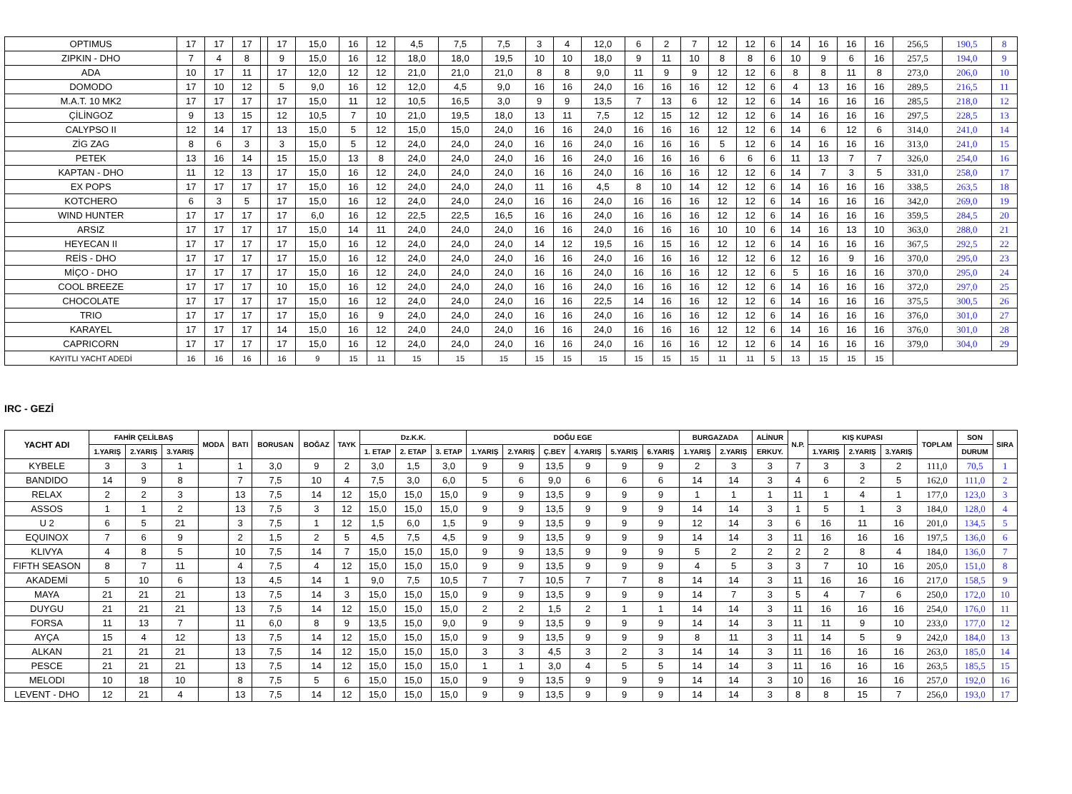| OPTIMUS | 17 | 17 | 17 | | 17 | 15,0 | 16 | 12 | 4,5 | 7,5 | 7,5 | 3 | 4 | 12,0 | 6 | 2 | 7 | 12 | 12 | 6 | 14 | 16 | 16 | 16 | 256,5 | 190,5 | 8 |
| ZIPKIN - DHO | 7 | 4 | 8 | | 9 | 15,0 | 16 | 12 | 18,0 | 18,0 | 19,5 | 10 | 10 | 18,0 | 9 | 11 | 10 | 8 | 8 | 6 | 10 | 9 | 6 | 16 | 257,5 | 194,0 | 9 |
| ADA | 10 | 17 | 11 | | 17 | 12,0 | 12 | 12 | 21,0 | 21,0 | 21,0 | 8 | 8 | 9,0 | 11 | 9 | 9 | 12 | 12 | 6 | 8 | 8 | 11 | 8 | 273,0 | 206,0 | 10 |
| DOMODO | 17 | 10 | 12 | | 5 | 9,0 | 16 | 12 | 12,0 | 4,5 | 9,0 | 16 | 16 | 24,0 | 16 | 16 | 16 | 12 | 12 | 6 | 4 | 13 | 16 | 16 | 289,5 | 216,5 | 11 |
| M.A.T. 10 MK2 | 17 | 17 | 17 | | 17 | 15,0 | 11 | 12 | 10,5 | 16,5 | 3,0 | 9 | 9 | 13,5 | 7 | 13 | 6 | 12 | 12 | 6 | 14 | 16 | 16 | 16 | 285,5 | 218,0 | 12 |
| ÇİLİNGOZ | 9 | 13 | 15 | | 12 | 10,5 | 7 | 10 | 21,0 | 19,5 | 18,0 | 13 | 11 | 7,5 | 12 | 15 | 12 | 12 | 12 | 6 | 14 | 16 | 16 | 16 | 297,5 | 228,5 | 13 |
| CALYPSO II | 12 | 14 | 17 | | 13 | 15,0 | 5 | 12 | 15,0 | 15,0 | 24,0 | 16 | 16 | 24,0 | 16 | 16 | 16 | 12 | 12 | 6 | 14 | 6 | 12 | 6 | 314,0 | 241,0 | 14 |
| ZİG ZAG | 8 | 6 | 3 | | 3 | 15,0 | 5 | 12 | 24,0 | 24,0 | 24,0 | 16 | 16 | 24,0 | 16 | 16 | 16 | 5 | 12 | 6 | 14 | 16 | 16 | 16 | 313,0 | 241,0 | 15 |
| PETEK | 13 | 16 | 14 | | 15 | 15,0 | 13 | 8 | 24,0 | 24,0 | 24,0 | 16 | 16 | 24,0 | 16 | 16 | 16 | 6 | 6 | 6 | 11 | 13 | 7 | 7 | 326,0 | 254,0 | 16 |
| KAPTAN - DHO | 11 | 12 | 13 | | 17 | 15,0 | 16 | 12 | 24,0 | 24,0 | 24,0 | 16 | 16 | 24,0 | 16 | 16 | 16 | 12 | 12 | 6 | 14 | 7 | 3 | 5 | 331,0 | 258,0 | 17 |
| EX POPS | 17 | 17 | 17 | | 17 | 15,0 | 16 | 12 | 24,0 | 24,0 | 24,0 | 11 | 16 | 4,5 | 8 | 10 | 14 | 12 | 12 | 6 | 14 | 16 | 16 | 16 | 338,5 | 263,5 | 18 |
| KOTCHERO | 6 | 3 | 5 | | 17 | 15,0 | 16 | 12 | 24,0 | 24,0 | 24,0 | 16 | 16 | 24,0 | 16 | 16 | 16 | 12 | 12 | 6 | 14 | 16 | 16 | 16 | 342,0 | 269,0 | 19 |
| WIND HUNTER | 17 | 17 | 17 | | 17 | 6,0 | 16 | 12 | 22,5 | 22,5 | 16,5 | 16 | 16 | 24,0 | 16 | 16 | 16 | 12 | 12 | 6 | 14 | 16 | 16 | 16 | 359,5 | 284,5 | 20 |
| ARSIZ | 17 | 17 | 17 | | 17 | 15,0 | 14 | 11 | 24,0 | 24,0 | 24,0 | 16 | 16 | 24,0 | 16 | 16 | 16 | 10 | 10 | 6 | 14 | 16 | 13 | 10 | 363,0 | 288,0 | 21 |
| HEYECAN II | 17 | 17 | 17 | | 17 | 15,0 | 16 | 12 | 24,0 | 24,0 | 24,0 | 14 | 12 | 19,5 | 16 | 15 | 16 | 12 | 12 | 6 | 14 | 16 | 16 | 16 | 367,5 | 292,5 | 22 |
| REİS - DHO | 17 | 17 | 17 | | 17 | 15,0 | 16 | 12 | 24,0 | 24,0 | 24,0 | 16 | 16 | 24,0 | 16 | 16 | 16 | 12 | 12 | 6 | 12 | 16 | 9 | 16 | 370,0 | 295,0 | 23 |
| MİÇO - DHO | 17 | 17 | 17 | | 17 | 15,0 | 16 | 12 | 24,0 | 24,0 | 24,0 | 16 | 16 | 24,0 | 16 | 16 | 16 | 12 | 12 | 6 | 5 | 16 | 16 | 16 | 370,0 | 295,0 | 24 |
| COOL BREEZE | 17 | 17 | 17 | | 10 | 15,0 | 16 | 12 | 24,0 | 24,0 | 24,0 | 16 | 16 | 24,0 | 16 | 16 | 16 | 12 | 12 | 6 | 14 | 16 | 16 | 16 | 372,0 | 297,0 | 25 |
| CHOCOLATE | 17 | 17 | 17 | | 17 | 15,0 | 16 | 12 | 24,0 | 24,0 | 24,0 | 16 | 16 | 22,5 | 14 | 16 | 16 | 12 | 12 | 6 | 14 | 16 | 16 | 16 | 375,5 | 300,5 | 26 |
| TRIO | 17 | 17 | 17 | | 17 | 15,0 | 16 | 9 | 24,0 | 24,0 | 24,0 | 16 | 16 | 24,0 | 16 | 16 | 16 | 12 | 12 | 6 | 14 | 16 | 16 | 16 | 376,0 | 301,0 | 27 |
| KARAYEL | 17 | 17 | 17 | | 14 | 15,0 | 16 | 12 | 24,0 | 24,0 | 24,0 | 16 | 16 | 24,0 | 16 | 16 | 16 | 12 | 12 | 6 | 14 | 16 | 16 | 16 | 376,0 | 301,0 | 28 |
| CAPRICORN | 17 | 17 | 17 | | 17 | 15,0 | 16 | 12 | 24,0 | 24,0 | 24,0 | 16 | 16 | 24,0 | 16 | 16 | 16 | 12 | 12 | 6 | 14 | 16 | 16 | 16 | 379,0 | 304,0 | 29 |
| KAYITLI YACHT ADEDİ | 16 | 16 | 16 | | 16 | 9 | 15 | 11 | 15 | 15 | 15 | 15 | 15 | 15 | 15 | 15 | 15 | 11 | 11 | 5 | 13 | 15 | 15 | 15 | | | |
IRC - GEZİ
| YACHT ADI | FAHİR ÇELİLBAŞ | | | MODA | BATI | BORUSAN | BOĞAZ | TAYK | Dz.K.K. | | | DOĞU EGE | | | | | | BURGAZADA | | ALİNUR | N.P. | KIŞ KUPASI | | | TOPLAM | SON | SIRA |
| --- | --- | --- | --- | --- | --- | --- | --- | --- | --- | --- | --- | --- | --- | --- | --- | --- | --- | --- | --- | --- | --- | --- | --- | --- | --- | --- | --- |
| | 1.YARIŞ | 2.YARIŞ | 3.YARIŞ | | | | | | 1. ETAP | 2. ETAP | 3. ETAP | 1.YARIŞ | 2.YARIŞ | Ç.BEY | 4.YARIŞ | 5.YARIŞ | 6.YARIŞ | 1.YARIŞ | 2.YARIŞ | ERKUY. | | 1.YARIŞ | 2.YARIŞ | 3.YARIŞ | | DURUM | |
| KYBELE | 3 | 3 | 1 | | 1 | 3,0 | 9 | 2 | 3,0 | 1,5 | 3,0 | 9 | 9 | 13,5 | 9 | 9 | 9 | 2 | 3 | 3 | 7 | 3 | 3 | 2 | 111,0 | 70,5 | 1 |
| BANDIDO | 14 | 9 | 8 | | 7 | 7,5 | 10 | 4 | 7,5 | 3,0 | 6,0 | 5 | 6 | 9,0 | 6 | 6 | 6 | 14 | 14 | 3 | 4 | 6 | 2 | 5 | 162,0 | 111,0 | 2 |
| RELAX | 2 | 2 | 3 | | 13 | 7,5 | 14 | 12 | 15,0 | 15,0 | 15,0 | 9 | 9 | 13,5 | 9 | 9 | 9 | 1 | 1 | 1 | 11 | 1 | 4 | 1 | 177,0 | 123,0 | 3 |
| ASSOS | 1 | 1 | 2 | | 13 | 7,5 | 3 | 12 | 15,0 | 15,0 | 15,0 | 9 | 9 | 13,5 | 9 | 9 | 9 | 14 | 14 | 3 | 1 | 5 | 1 | 3 | 184,0 | 128,0 | 4 |
| U 2 | 6 | 5 | 21 | | 3 | 7,5 | 1 | 12 | 1,5 | 6,0 | 1,5 | 9 | 9 | 13,5 | 9 | 9 | 9 | 12 | 14 | 3 | 6 | 16 | 11 | 16 | 201,0 | 134,5 | 5 |
| EQUINOX | 7 | 6 | 9 | | 2 | 1,5 | 2 | 5 | 4,5 | 7,5 | 4,5 | 9 | 9 | 13,5 | 9 | 9 | 9 | 14 | 14 | 3 | 11 | 16 | 16 | 16 | 197,5 | 136,0 | 6 |
| KLIVYA | 4 | 8 | 5 | | 10 | 7,5 | 14 | 7 | 15,0 | 15,0 | 15,0 | 9 | 9 | 13,5 | 9 | 9 | 9 | 5 | 2 | 2 | 2 | 2 | 8 | 4 | 184,0 | 136,0 | 7 |
| FIFTH SEASON | 8 | 7 | 11 | | 4 | 7,5 | 4 | 12 | 15,0 | 15,0 | 15,0 | 9 | 9 | 13,5 | 9 | 9 | 9 | 4 | 5 | 3 | 3 | 7 | 10 | 16 | 205,0 | 151,0 | 8 |
| AKADEMİ | 5 | 10 | 6 | | 13 | 4,5 | 14 | 1 | 9,0 | 7,5 | 10,5 | 7 | 7 | 10,5 | 7 | 7 | 8 | 14 | 14 | 3 | 11 | 16 | 16 | 16 | 217,0 | 158,5 | 9 |
| MAYA | 21 | 21 | 21 | | 13 | 7,5 | 14 | 3 | 15,0 | 15,0 | 15,0 | 9 | 9 | 13,5 | 9 | 9 | 9 | 14 | 7 | 3 | 5 | 4 | 7 | 6 | 250,0 | 172,0 | 10 |
| DUYGU | 21 | 21 | 21 | | 13 | 7,5 | 14 | 12 | 15,0 | 15,0 | 15,0 | 2 | 2 | 1,5 | 2 | 1 | 1 | 14 | 14 | 3 | 11 | 16 | 16 | 16 | 254,0 | 176,0 | 11 |
| FORSA | 11 | 13 | 7 | | 11 | 6,0 | 8 | 9 | 13,5 | 15,0 | 9,0 | 9 | 9 | 13,5 | 9 | 9 | 9 | 14 | 14 | 3 | 11 | 11 | 9 | 10 | 233,0 | 177,0 | 12 |
| AYÇA | 15 | 4 | 12 | | 13 | 7,5 | 14 | 12 | 15,0 | 15,0 | 15,0 | 9 | 9 | 13,5 | 9 | 9 | 9 | 8 | 11 | 3 | 11 | 14 | 5 | 9 | 242,0 | 184,0 | 13 |
| ALKAN | 21 | 21 | 21 | | 13 | 7,5 | 14 | 12 | 15,0 | 15,0 | 15,0 | 3 | 3 | 4,5 | 3 | 2 | 3 | 14 | 14 | 3 | 11 | 16 | 16 | 16 | 263,0 | 185,0 | 14 |
| PESCE | 21 | 21 | 21 | | 13 | 7,5 | 14 | 12 | 15,0 | 15,0 | 15,0 | 1 | 1 | 3,0 | 4 | 5 | 5 | 14 | 14 | 3 | 11 | 16 | 16 | 16 | 263,5 | 185,5 | 15 |
| MELODI | 10 | 18 | 10 | | 8 | 7,5 | 5 | 6 | 15,0 | 15,0 | 15,0 | 9 | 9 | 13,5 | 9 | 9 | 9 | 14 | 14 | 3 | 10 | 16 | 16 | 16 | 257,0 | 192,0 | 16 |
| LEVENT - DHO | 12 | 21 | 4 | | 13 | 7,5 | 14 | 12 | 15,0 | 15,0 | 15,0 | 9 | 9 | 13,5 | 9 | 9 | 9 | 14 | 14 | 3 | 8 | 8 | 15 | 7 | 256,0 | 193,0 | 17 |